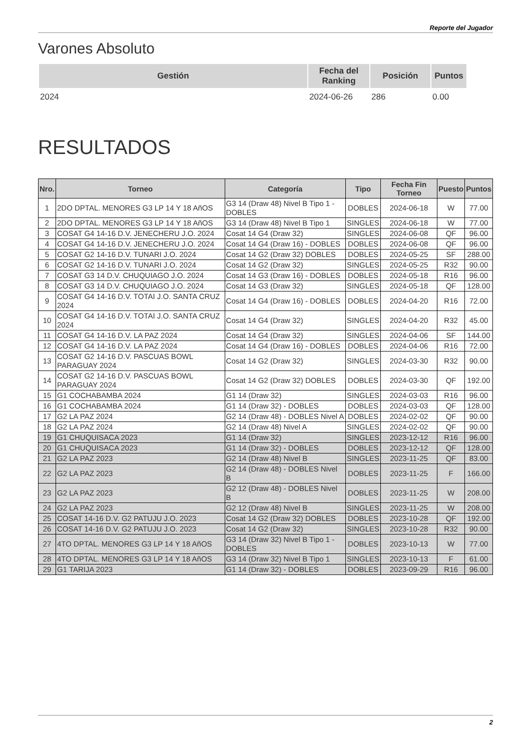Reporte del Jugador
Varones Absoluto
| Gestión | Fecha del Ranking | Posición | Puntos |
| --- | --- | --- | --- |
| 2024 | 2024-06-26 | 286 | 0.00 |
RESULTADOS
| Nro. | Torneo | Categoría | Tipo | Fecha Fin Torneo | Puesto | Puntos |
| --- | --- | --- | --- | --- | --- | --- |
| 1 | 2DO DPTAL. MENORES G3 LP 14 Y 18 AñOS | G3 14 (Draw 48) Nivel B Tipo 1 - DOBLES | DOBLES | 2024-06-18 | W | 77.00 |
| 2 | 2DO DPTAL. MENORES G3 LP 14 Y 18 AñOS | G3 14 (Draw 48) Nivel B Tipo 1 | SINGLES | 2024-06-18 | W | 77.00 |
| 3 | COSAT G4 14-16 D.V. JENECHERU J.O. 2024 | Cosat 14 G4 (Draw 32) | SINGLES | 2024-06-08 | QF | 96.00 |
| 4 | COSAT G4 14-16 D.V. JENECHERU J.O. 2024 | Cosat 14 G4 (Draw 16) - DOBLES | DOBLES | 2024-06-08 | QF | 96.00 |
| 5 | COSAT G2 14-16 D.V. TUNARI J.O. 2024 | Cosat 14 G2 (Draw 32) DOBLES | DOBLES | 2024-05-25 | SF | 288.00 |
| 6 | COSAT G2 14-16 D.V. TUNARI J.O. 2024 | Cosat 14 G2 (Draw 32) | SINGLES | 2024-05-25 | R32 | 90.00 |
| 7 | COSAT G3 14 D.V. CHUQUIAGO J.O. 2024 | Cosat 14 G3 (Draw 16) - DOBLES | DOBLES | 2024-05-18 | R16 | 96.00 |
| 8 | COSAT G3 14 D.V. CHUQUIAGO J.O. 2024 | Cosat 14 G3 (Draw 32) | SINGLES | 2024-05-18 | QF | 128.00 |
| 9 | COSAT G4 14-16 D.V. TOTAI J.O. SANTA CRUZ 2024 | Cosat 14 G4 (Draw 16) - DOBLES | DOBLES | 2024-04-20 | R16 | 72.00 |
| 10 | COSAT G4 14-16 D.V. TOTAI J.O. SANTA CRUZ 2024 | Cosat 14 G4 (Draw 32) | SINGLES | 2024-04-20 | R32 | 45.00 |
| 11 | COSAT G4 14-16 D.V. LA PAZ 2024 | Cosat 14 G4 (Draw 32) | SINGLES | 2024-04-06 | SF | 144.00 |
| 12 | COSAT G4 14-16 D.V. LA PAZ 2024 | Cosat 14 G4 (Draw 16) - DOBLES | DOBLES | 2024-04-06 | R16 | 72.00 |
| 13 | COSAT G2 14-16 D.V. PASCUAS BOWL PARAGUAY 2024 | Cosat 14 G2 (Draw 32) | SINGLES | 2024-03-30 | R32 | 90.00 |
| 14 | COSAT G2 14-16 D.V. PASCUAS BOWL PARAGUAY 2024 | Cosat 14 G2 (Draw 32) DOBLES | DOBLES | 2024-03-30 | QF | 192.00 |
| 15 | G1 COCHABAMBA 2024 | G1 14 (Draw 32) | SINGLES | 2024-03-03 | R16 | 96.00 |
| 16 | G1 COCHABAMBA 2024 | G1 14 (Draw 32) - DOBLES | DOBLES | 2024-03-03 | QF | 128.00 |
| 17 | G2 LA PAZ 2024 | G2 14 (Draw 48) - DOBLES Nivel A | DOBLES | 2024-02-02 | QF | 90.00 |
| 18 | G2 LA PAZ 2024 | G2 14 (Draw 48) Nivel A | SINGLES | 2024-02-02 | QF | 90.00 |
| 19 | G1 CHUQUISACA 2023 | G1 14 (Draw 32) | SINGLES | 2023-12-12 | R16 | 96.00 |
| 20 | G1 CHUQUISACA 2023 | G1 14 (Draw 32) - DOBLES | DOBLES | 2023-12-12 | QF | 128.00 |
| 21 | G2 LA PAZ 2023 | G2 14 (Draw 48) Nivel B | SINGLES | 2023-11-25 | QF | 83.00 |
| 22 | G2 LA PAZ 2023 | G2 14 (Draw 48) - DOBLES Nivel B | DOBLES | 2023-11-25 | F | 166.00 |
| 23 | G2 LA PAZ 2023 | G2 12 (Draw 48) - DOBLES Nivel B | DOBLES | 2023-11-25 | W | 208.00 |
| 24 | G2 LA PAZ 2023 | G2 12 (Draw 48) Nivel B | SINGLES | 2023-11-25 | W | 208.00 |
| 25 | COSAT 14-16 D.V. G2 PATUJU J.O. 2023 | Cosat 14 G2 (Draw 32) DOBLES | DOBLES | 2023-10-28 | QF | 192.00 |
| 26 | COSAT 14-16 D.V. G2 PATUJU J.O. 2023 | Cosat 14 G2 (Draw 32) | SINGLES | 2023-10-28 | R32 | 90.00 |
| 27 | 4TO DPTAL. MENORES G3 LP 14 Y 18 AñOS | G3 14 (Draw 32) Nivel B Tipo 1 - DOBLES | DOBLES | 2023-10-13 | W | 77.00 |
| 28 | 4TO DPTAL. MENORES G3 LP 14 Y 18 AñOS | G3 14 (Draw 32) Nivel B Tipo 1 | SINGLES | 2023-10-13 | F | 61.00 |
| 29 | G1 TARIJA 2023 | G1 14 (Draw 32) - DOBLES | DOBLES | 2023-09-29 | R16 | 96.00 |
2